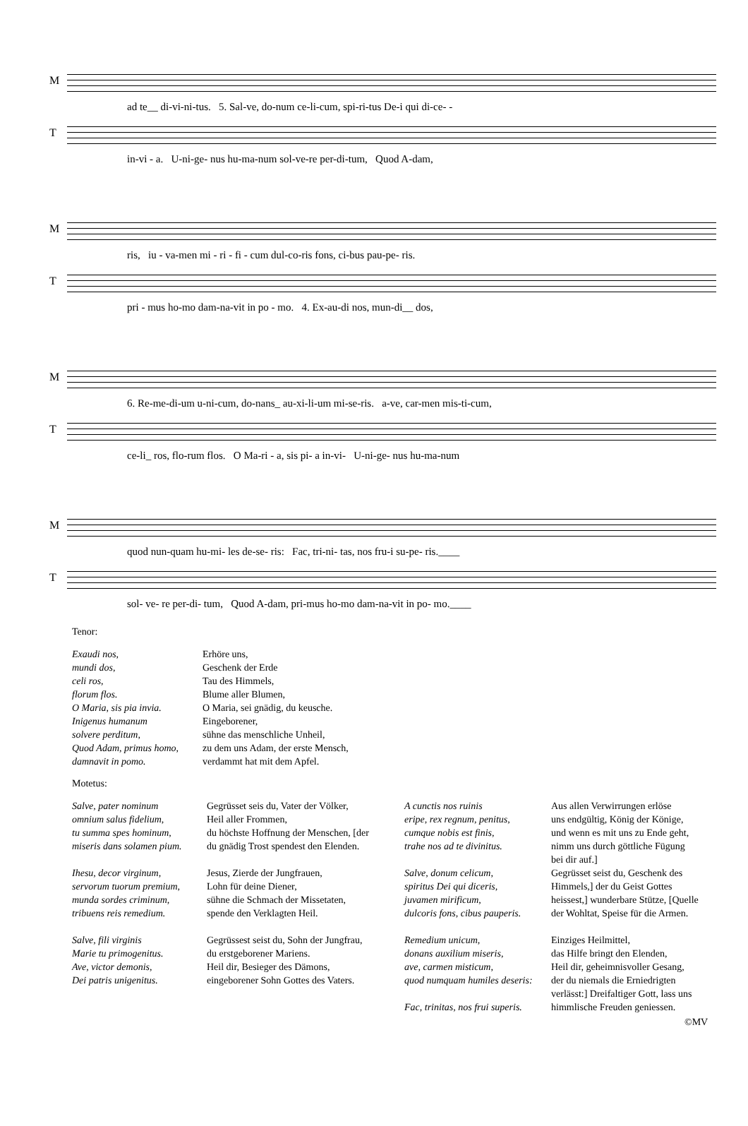M
ad te__ di-vi-ni-tus. 5. Sal-ve, do-num ce-li-cum, spi-ri-tus De-i qui di-ce- -
T
in-vi - a. U-ni-ge- nus hu-ma-num sol-ve-re per-di-tum, Quod A-dam,
M
ris, iu - va-men mi - ri - fi - cum dul-co-ris fons, ci-bus pau-pe- ris.
T
pri - mus ho-mo dam-na-vit in po - mo. 4. Ex-au-di nos, mun-di__ dos,
M
6. Re-me-di-um u-ni-cum, do-nans_ au-xi-li-um mi-se-ris. a-ve, car-men mis-ti-cum,
T
ce-li_ ros, flo-rum flos. O Ma-ri - a, sis pi- a in-vi- U-ni-ge- nus hu-ma-num
M
quod nun-quam hu-mi- les de-se- ris: Fac, tri-ni- tas, nos fru-i su-pe- ris.____
T
sol- ve- re per-di- tum, Quod A-dam, pri-mus ho-mo dam-na-vit in po- mo.____
Tenor:
| Exaudi nos, mundi dos, celi ros, florum flos. O Maria, sis pia invia. Inigenus humanum solvere perditum, Quod Adam, primus homo, damnavit in pomo. | Erhöre uns, Geschenk der Erde Tau des Himmels, Blume aller Blumen, O Maria, sei gnädig, du keusche. Eingeborener, sühne das menschliche Unheil, zu dem uns Adam, der erste Mensch, verdammt hat mit dem Apfel. |
Motetus:
| Salve, pater nominum omnium salus fidelium, tu summa spes hominum, miseris dans solamen pium. | Gegrüsset seis du, Vater der Völker, Heil aller Frommen, du höchste Hoffnung der Menschen, [der du gnädig Trost spendest den Elenden. | A cunctis nos ruinis eripe, rex regnum, penitus, cumque nobis est finis, trahe nos ad te divinitus. | Aus allen Verwirrungen erlöse uns endgültig, König der Könige, und wenn es mit uns zu Ende geht, nimm uns durch göttliche Fügung bei dir auf.] |
| Ihesu, decor virginum, servorum tuorum premium, munda sordes criminum, tribuens reis remedium. | Jesus, Zierde der Jungfrauen, Lohn für deine Diener, sühne die Schmach der Missetaten, spende den Verklagten Heil. | Salve, donum celicum, spiritus Dei qui diceris, juvamen mirificum, dulcoris fons, cibus pauperis. | Gegrüsset seist du, Geschenk des Himmels,] der du Geist Gottes heissest,] wunderbare Stütze, [Quelle der Wohltat, Speise für die Armen. |
| Salve, fili virginis Marie tu primogenitus. Ave, victor demonis, Dei patris unigenitus. | Gegrüssest seist du, Sohn der Jungfrau, du erstgeborener Mariens. Heil dir, Besieger des Dämons, eingeborener Sohn Gottes des Vaters. | Remedium unicum, donans auxilium miseris, ave, carmen misticum, quod numquam humiles deseris: Fac, trinitas, nos frui superis. | Einziges Heilmittel, das Hilfe bringt den Elenden, Heil dir, geheimnisvoller Gesang, der du niemals die Erniedrigten verlässt:] Dreifaltiger Gott, lass uns himmlische Freuden geniessen. |
©MV